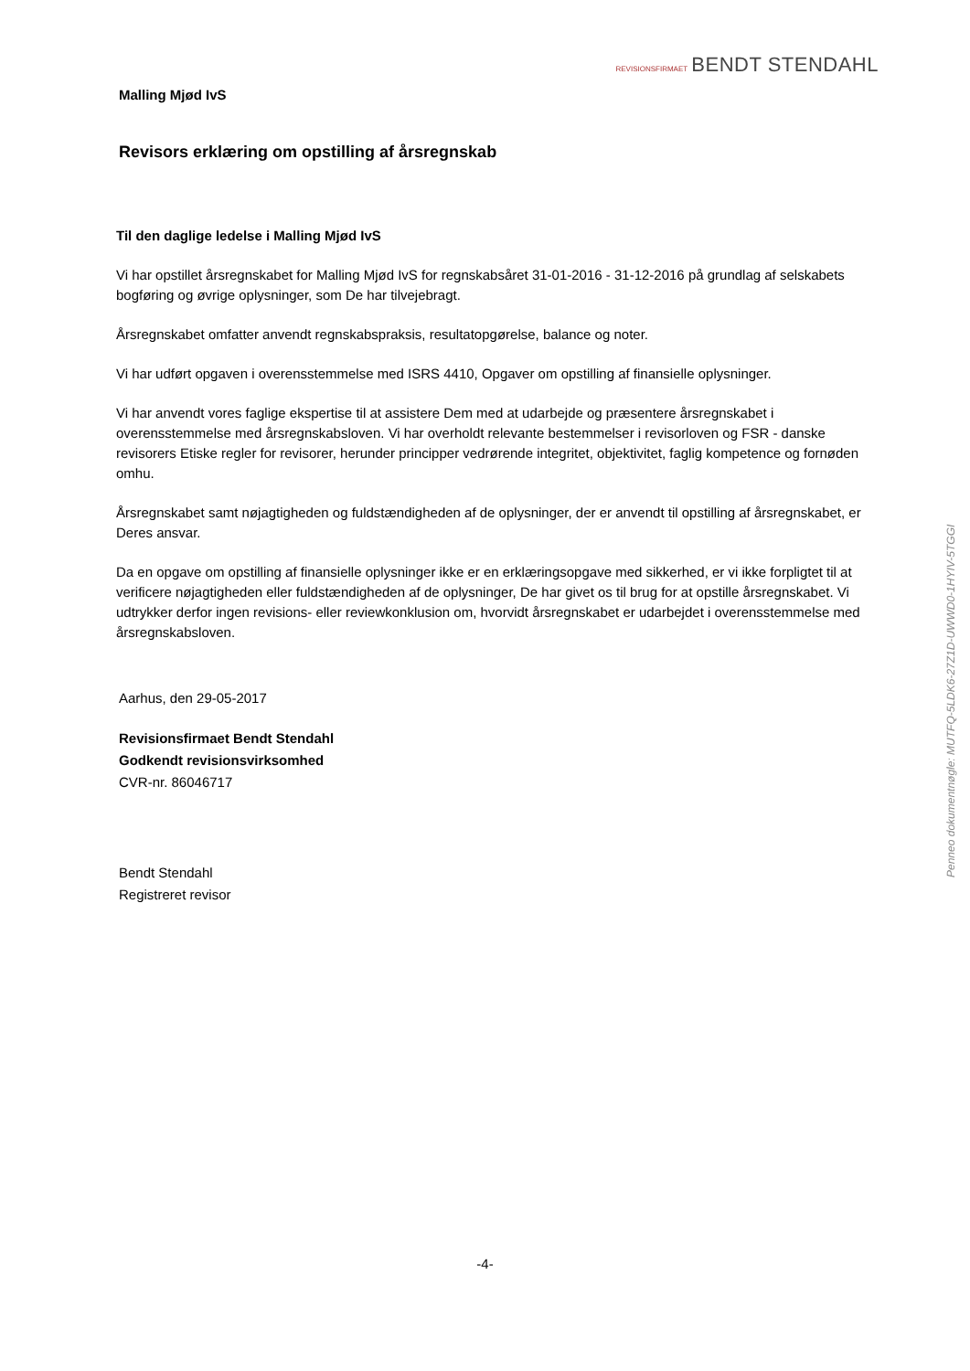REVISIONSFIRMAET BENDT STENDAHL
Malling Mjød IvS
Revisors erklæring om opstilling af årsregnskab
Til den daglige ledelse i Malling Mjød IvS
Vi har opstillet årsregnskabet for Malling Mjød IvS for regnskabsåret 31-01-2016 - 31-12-2016 på grundlag af selskabets bogføring og øvrige oplysninger, som De har tilvejebragt.
Årsregnskabet omfatter anvendt regnskabspraksis, resultatopgørelse, balance og noter.
Vi har udført opgaven i overensstemmelse med ISRS 4410, Opgaver om opstilling af finansielle oplysninger.
Vi har anvendt vores faglige ekspertise til at assistere Dem med at udarbejde og præsentere årsregnskabet i overensstemmelse med årsregnskabsloven. Vi har overholdt relevante bestemmelser i revisorloven og FSR - danske revisorers Etiske regler for revisorer, herunder principper vedrørende integritet, objektivitet, faglig kompetence og fornøden omhu.
Årsregnskabet samt nøjagtigheden og fuldstændigheden af de oplysninger, der er anvendt til opstilling af årsregnskabet, er Deres ansvar.
Da en opgave om opstilling af finansielle oplysninger ikke er en erklæringsopgave med sikkerhed, er vi ikke forpligtet til at verificere nøjagtigheden eller fuldstændigheden af de oplysninger, De har givet os til brug for at opstille årsregnskabet. Vi udtrykker derfor ingen revisions- eller reviewkonklusion om, hvorvidt årsregnskabet er udarbejdet i overensstemmelse med årsregnskabsloven.
Aarhus, den 29-05-2017
Revisionsfirmaet Bendt Stendahl
Godkendt revisionsvirksomhed
CVR-nr. 86046717
Bendt Stendahl
Registreret revisor
Penneo dokumentnøgle: MUTFQ-5LDK6-27Z1D-UWWD0-1HYIV-5TGGI
-4-